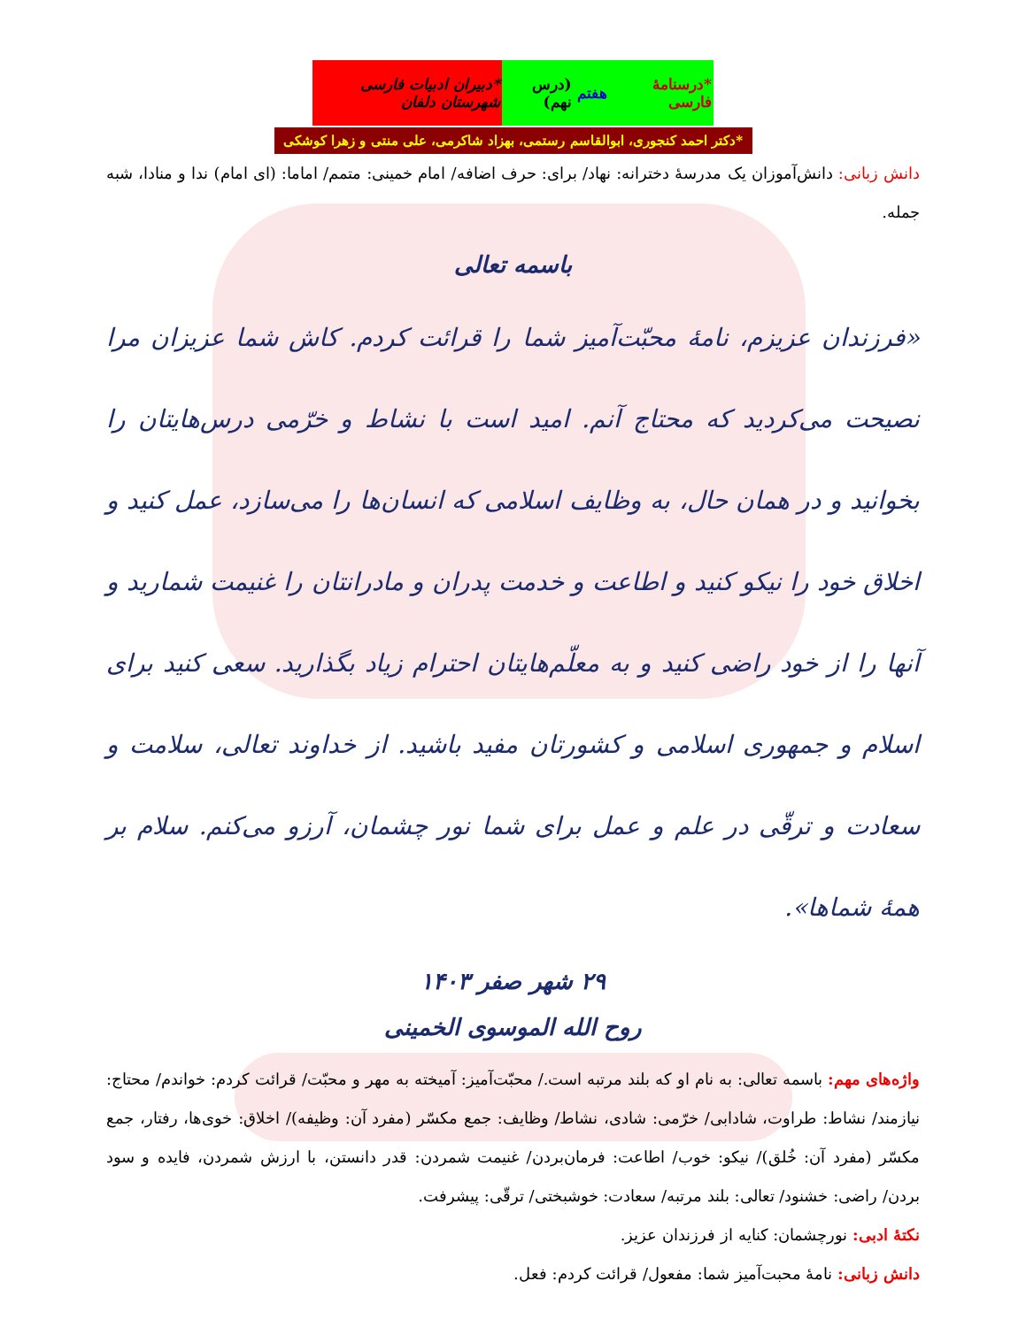*درسنامهٔ فارسی هفتم (درس نهم)
*دبیران ادبیات فارسی شهرستان دلفان
*دکتر احمد کنجوری، ابوالقاسم رستمی، بهزاد شاکرمی، علی منتی و زهرا کوشکی
دانش زبانی: دانش‌آموزان یک مدرسهٔ دخترانه: نهاد/ برای: حرف اضافه/ امام خمینی: متمم/ اماما: (ای امام) ندا و منادا، شبه جمله.
باسمه تعالی
«فرزندان عزیزم، نامهٔ محبّت‌آمیز شما را قرائت کردم. کاش شما عزیزان مرا نصیحت می‌کردید که محتاج آنم. امید است با نشاط و خرّمی درس‌هایتان را بخوانید و در همان حال، به وظایف اسلامی که انسان‌ها را می‌سازد، عمل کنید و اخلاق خود را نیکو کنید و اطاعت و خدمت پدران و مادرانتان را غنیمت شمارید و آنها را از خود راضی کنید و به معلّم‌هایتان احترام زیاد بگذارید. سعی کنید برای اسلام و جمهوری اسلامی و کشورتان مفید باشید. از خداوند تعالی، سلامت و سعادت و ترقّی در علم و عمل برای شما نور چشمان، آرزو می‌کنم. سلام بر همهٔ شماها».
۲۹ شهر صفر ۱۴۰۳
روح الله الموسوی الخمینی
واژه‌های مهم: باسمه تعالی: به نام او که بلند مرتبه است./ محبّت‌آمیز: آمیخته به مهر و محبّت/ قرائت کردم: خواندم/ محتاج: نیازمند/ نشاط: طراوت، شادابی/ خرّمی: شادی، نشاط/ وظایف: جمع مکسّر (مفرد آن: وظیفه)/ اخلاق: خوی‌ها، رفتار، جمع مکسّر (مفرد آن: خُلق)/ نیکو: خوب/ اطاعت: فرمان‌بردن/ غنیمت شمردن: قدر دانستن، با ارزش شمردن، فایده و سود بردن/ راضی: خشنود/ تعالی: بلند مرتبه/ سعادت: خوشبختی/ ترقّی: پیشرفت.
نکتهٔ ادبی: نورچشمان: کنایه از فرزندان عزیز.
دانش زبانی: نامهٔ محبت‌آمیز شما: مفعول/ قرائت کردم: فعل.